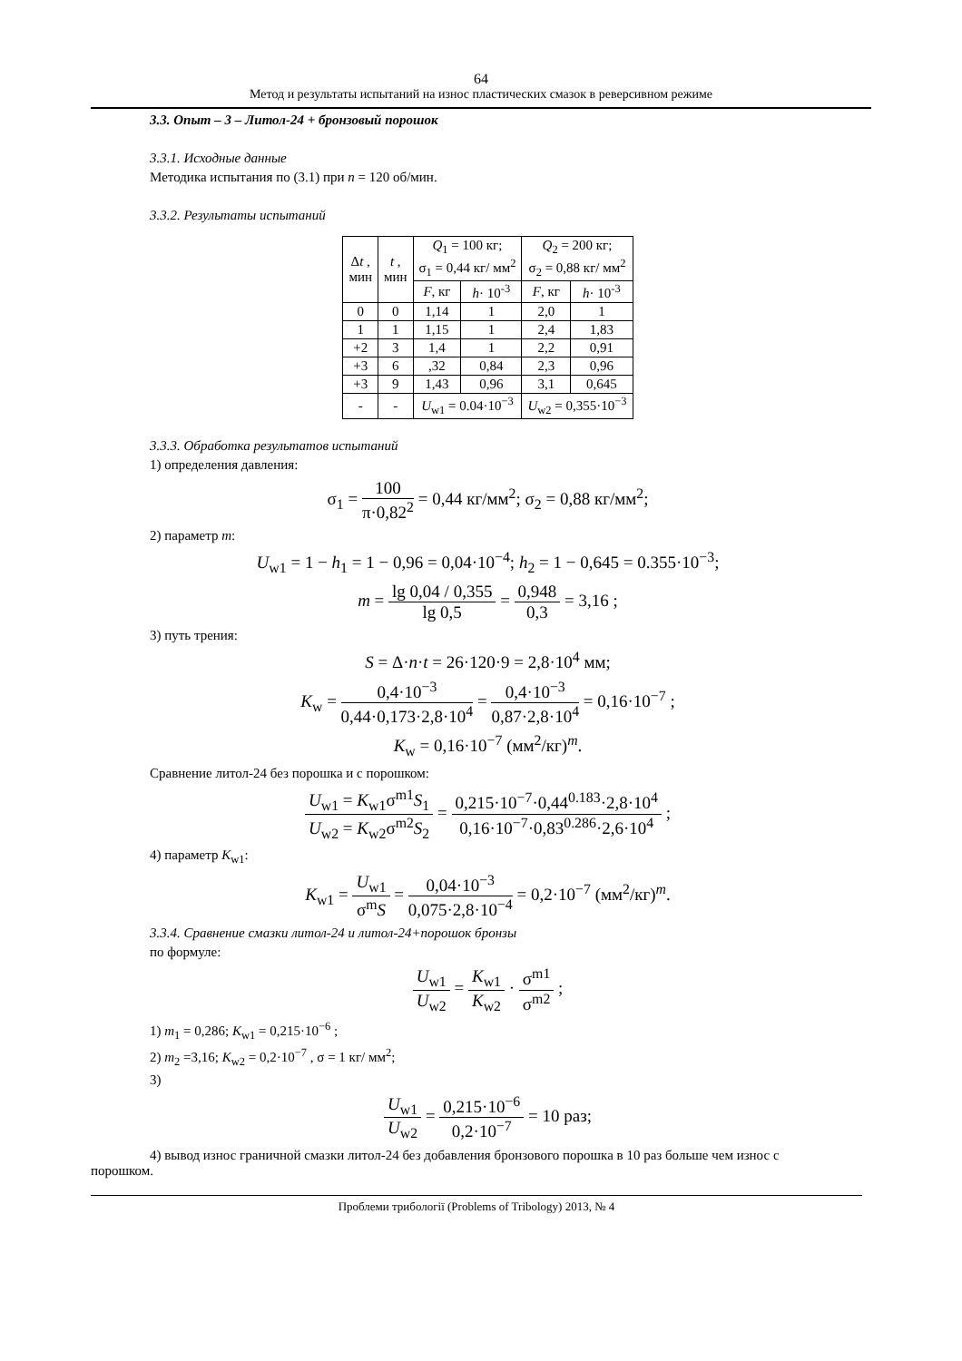64
Метод и результаты испытаний на износ пластических смазок в реверсивном режиме
3.3. Опыт – 3 – Литол-24 + бронзовый порошок
3.3.1. Исходные данные
Методика испытания по (3.1) при n = 120 об/мин.
3.3.2. Результаты испытаний
| Δ t , мин | t , мин | Q<sub>1</sub> = 100 кг; σ<sub>1</sub> = 0,44 кг/ мм<sup>2</sup> | | Q<sub>2</sub> = 200 кг; σ<sub>2</sub> = 0,88 кг/ мм<sup>2</sup> | |
| --- | --- | --- | --- | --- | --- |
| | | F , кг | h · 10<sup>-3</sup> | F , кг | h · 10<sup>-3</sup> |
| 0 | 0 | 1,14 | 1 | 2,0 | 1 |
| 1 | 1 | 1,15 | 1 | 2,4 | 1,83 |
| +2 | 3 | 1,4 | 1 | 2,2 | 0,91 |
| +3 | 6 | ,32 | 0,84 | 2,3 | 0,96 |
| +3 | 9 | 1,43 | 0,96 | 3,1 | 0,645 |
| - | - | U<sub>w1</sub> = 0.04·10<sup>−3</sup> | | U<sub>w2</sub> = 0,355·10<sup>−3</sup> | |
3.3.3. Обработка результатов испытаний
1) определения давления:
σ<sub>1</sub> = 100 π·0,82<sup>2</sup> = 0,44 кг/мм<sup>2</sup>; σ<sub>2</sub> = 0,88 кг/мм<sup>2</sup>;
2) параметр m:
U<sub>w1</sub> = 1 − h<sub>1</sub> = 1 − 0,96 = 0,04·10<sup>−4</sup>; h<sub>2</sub> = 1 − 0,645 = 0.355·10<sup>−3</sup>;
m = lg 0,04 / 0,355 lg 0,5 = 0,948 0,3 = 3,16 ;
3) путь трения:
S = Δ·n·t = 26·120·9 = 2,8·10<sup>4</sup> мм;
K<sub>w</sub> = 0,4·10<sup>−3</sup> 0,44·0,173·2,8·10<sup>4</sup> = 0,4·10<sup>−3</sup> 0,87·2,8·10<sup>4</sup> = 0,16·10<sup>−7</sup> ;
K<sub>w</sub> = 0,16·10<sup>−7</sup> (мм<sup>2</sup>/кг)<sup>m</sup>.
Сравнение литол-24 без порошка и с порошком:
U<sub>w1</sub> = K<sub>w1</sub>σ<sup>m1</sup>S<sub>1</sub> U<sub>w2</sub> = K<sub>w2</sub>σ<sup>m2</sup>S<sub>2</sub> = 0,215·10<sup>−7</sup>·0,44<sup>0.183</sup>·2,8·10<sup>4</sup> 0,16·10<sup>−7</sup>·0,83<sup>0.286</sup>·2,6·10<sup>4</sup> ;
4) параметр K<sub>w1</sub>:
K<sub>w1</sub> = U<sub>w1</sub> σ<sup>m</sup>S = 0,04·10<sup>−3</sup> 0,075·2,8·10<sup>−4</sup> = 0,2·10<sup>−7</sup> (мм<sup>2</sup>/кг)<sup>m</sup>.
3.3.4. Сравнение смазки литол-24 и литол-24+порошок бронзы
по формуле:
U<sub>w1</sub> U<sub>w2</sub> = K<sub>w1</sub> K<sub>w2</sub> · σ<sup>m1</sup> σ<sup>m2</sup> ;
1) m<sub>1</sub> = 0,286; K<sub>w1</sub> = 0,215·10<sup>−6</sup> ;
2) m<sub>2</sub> =3,16; K<sub>w2</sub> = 0,2·10<sup>−7</sup> , σ = 1 кг/ мм<sup>2</sup>;
3)
U<sub>w1</sub> U<sub>w2</sub> = 0,215·10<sup>−6</sup> 0,2·10<sup>−7</sup> = 10 раз;
4) вывод износ граничной смазки литол-24 без добавления бронзового порошка в 10 раз больше чем износ с порошком.
Проблеми трибології (Problems of Tribology) 2013, № 4